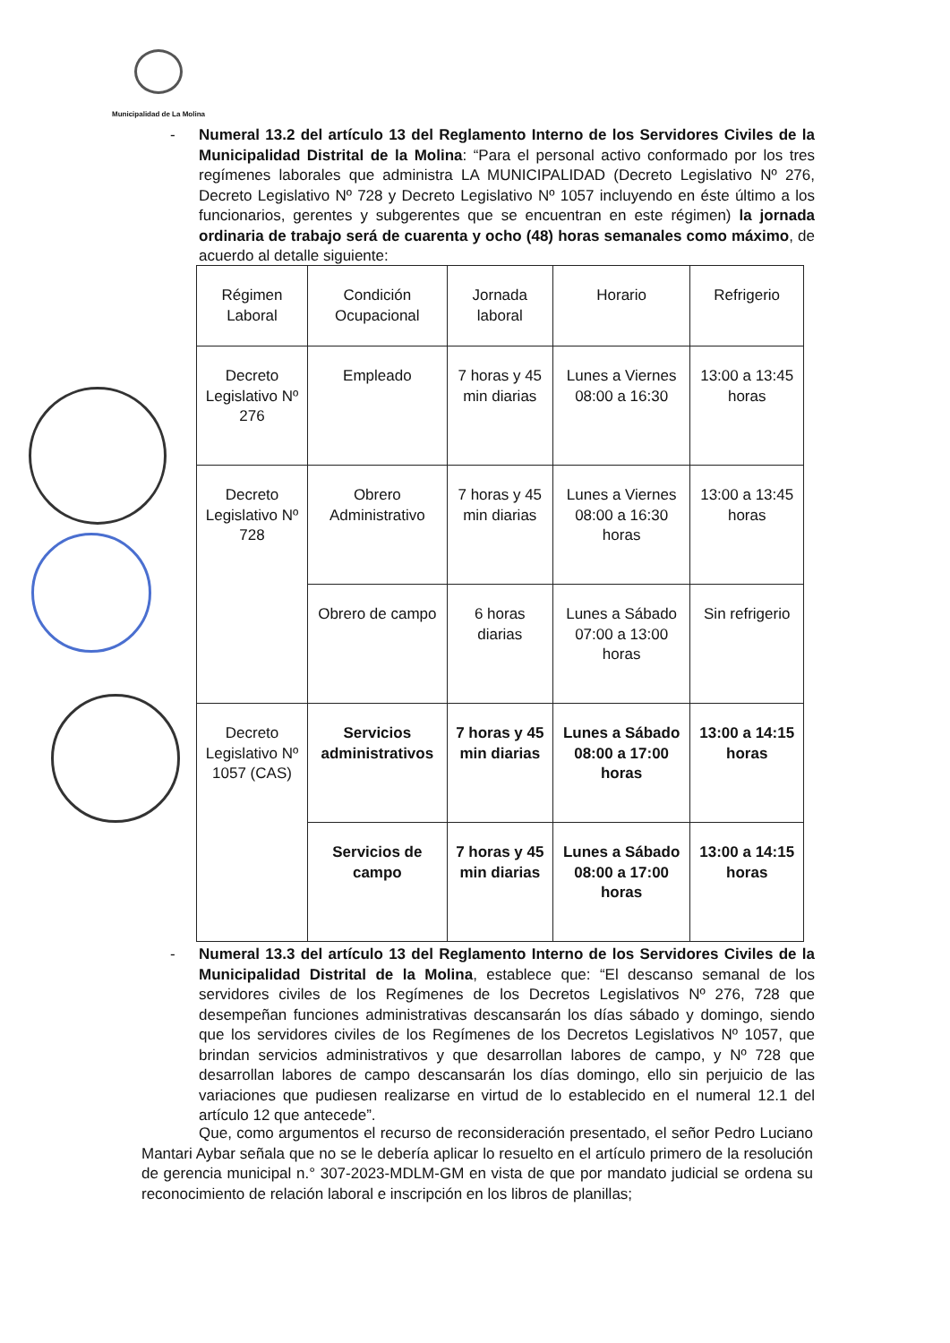Municipalidad de La Molina
-
Numeral 13.2 del artículo 13 del Reglamento Interno de los Servidores Civiles de la Municipalidad Distrital de la Molina: “Para el personal activo conformado por los tres regímenes laborales que administra LA MUNICIPALIDAD (Decreto Legislativo Nº 276, Decreto Legislativo Nº 728 y Decreto Legislativo Nº 1057 incluyendo en éste último a los funcionarios, gerentes y subgerentes que se encuentran en este régimen) la jornada ordinaria de trabajo será de cuarenta y ocho (48) horas semanales como máximo, de acuerdo al detalle siguiente:
| Régimen Laboral | Condición Ocupacional | Jornada laboral | Horario | Refrigerio |
| --- | --- | --- | --- | --- |
| Decreto Legislativo Nº 276 | Empleado | 7 horas y 45 min diarias | Lunes a Viernes 08:00 a 16:30 | 13:00 a 13:45 horas |
| Decreto Legislativo Nº 728 | Obrero Administrativo | 7 horas y 45 min diarias | Lunes a Viernes 08:00 a 16:30 horas | 13:00 a 13:45 horas |
| | Obrero de campo | 6 horas diarias | Lunes a Sábado 07:00 a 13:00 horas | Sin refrigerio |
| Decreto Legislativo Nº 1057 (CAS) | Servicios administrativos | 7 horas y 45 min diarias | Lunes a Sábado 08:00 a 17:00 horas | 13:00 a 14:15 horas |
| | Servicios de campo | 7 horas y 45 min diarias | Lunes a Sábado 08:00 a 17:00 horas | 13:00 a 14:15 horas |
-
Numeral 13.3 del artículo 13 del Reglamento Interno de los Servidores Civiles de la Municipalidad Distrital de la Molina, establece que: “El descanso semanal de los servidores civiles de los Regímenes de los Decretos Legislativos Nº 276, 728 que desempeñan funciones administrativas descansarán los días sábado y domingo, siendo que los servidores civiles de los Regímenes de los Decretos Legislativos Nº 1057, que brindan servicios administrativos y que desarrollan labores de campo, y Nº 728 que desarrollan labores de campo descansarán los días domingo, ello sin perjuicio de las variaciones que pudiesen realizarse en virtud de lo establecido en el numeral 12.1 del artículo 12 que antecede”.
Que, como argumentos el recurso de reconsideración presentado, el señor Pedro Luciano Mantari Aybar señala que no se le debería aplicar lo resuelto en el artículo primero de la resolución de gerencia municipal n.° 307-2023-MDLM-GM en vista de que por mandato judicial se ordena su reconocimiento de relación laboral e inscripción en los libros de planillas;